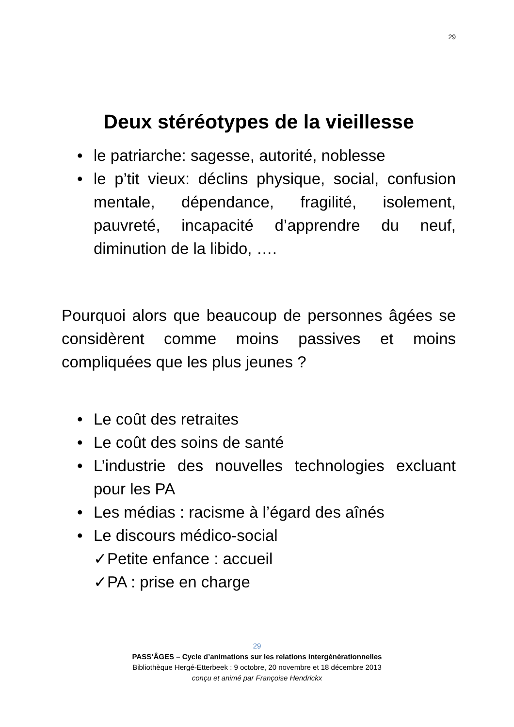29
Deux stéréotypes de la vieillesse
• le patriarche: sagesse, autorité, noblesse
• le p’tit vieux: déclins physique, social, confusion mentale, dépendance, fragilité, isolement, pauvreté, incapacité d’apprendre du neuf, diminution de la libido, ….
Pourquoi alors que beaucoup de personnes âgées se considèrent comme moins passives et moins compliquées que les plus jeunes ?
• Le coût des retraites
• Le coût des soins de santé
• L’industrie des nouvelles technologies excluant pour les PA
• Les médias : racisme à l’égard des aînés
• Le discours médico-social
✓Petite enfance : accueil
✓PA : prise en charge
29
PASS’ÂGES – Cycle d’animations sur les relations intergénérationnelles
Bibliothèque Hergé-Etterbeek : 9 octobre, 20 novembre et 18 décembre 2013
conçu et animé par Françoise Hendrickx